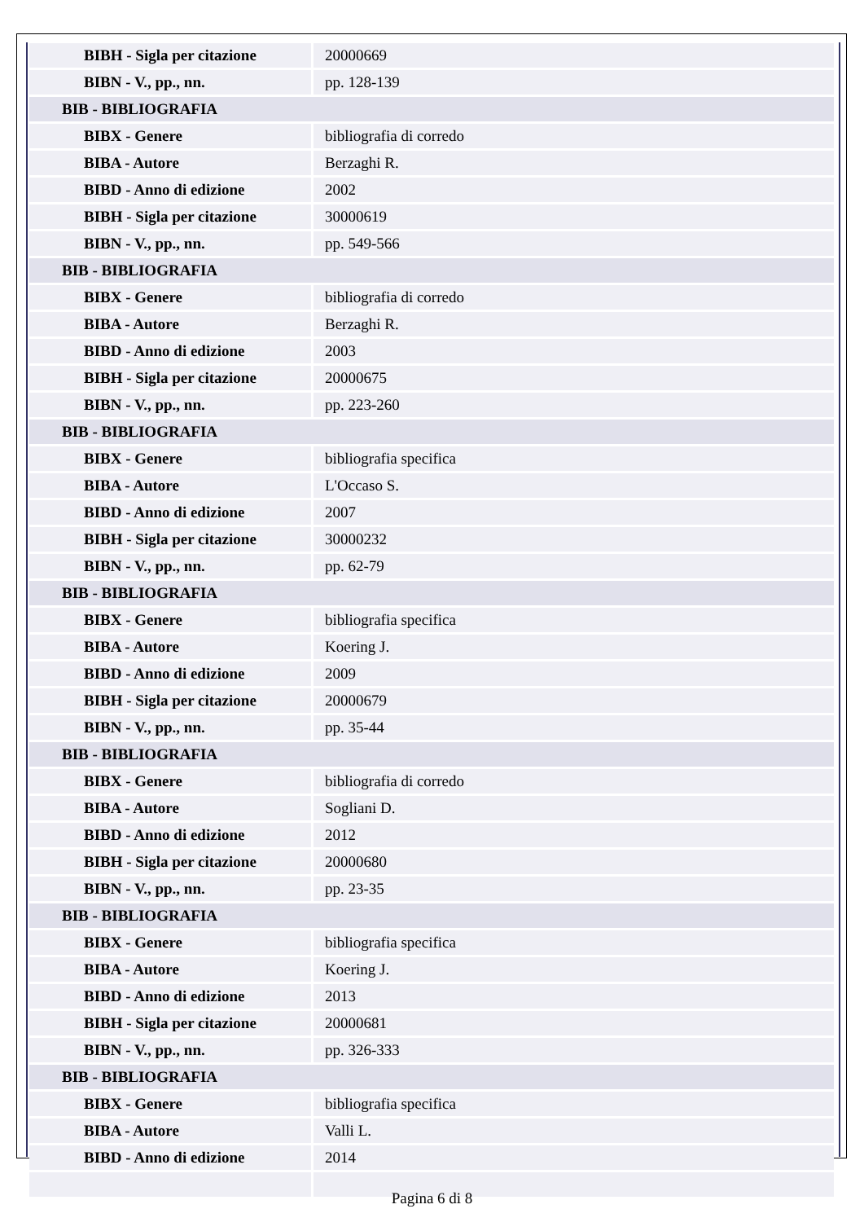| BIBH - Sigla per citazione | 20000669 |
| BIBN - V., pp., nn. | pp. 128-139 |
| BIB - BIBLIOGRAFIA | |
| BIBX - Genere | bibliografia di corredo |
| BIBA - Autore | Berzaghi R. |
| BIBD - Anno di edizione | 2002 |
| BIBH - Sigla per citazione | 30000619 |
| BIBN - V., pp., nn. | pp. 549-566 |
| BIB - BIBLIOGRAFIA | |
| BIBX - Genere | bibliografia di corredo |
| BIBA - Autore | Berzaghi R. |
| BIBD - Anno di edizione | 2003 |
| BIBH - Sigla per citazione | 20000675 |
| BIBN - V., pp., nn. | pp. 223-260 |
| BIB - BIBLIOGRAFIA | |
| BIBX - Genere | bibliografia specifica |
| BIBA - Autore | L'Occaso S. |
| BIBD - Anno di edizione | 2007 |
| BIBH - Sigla per citazione | 30000232 |
| BIBN - V., pp., nn. | pp. 62-79 |
| BIB - BIBLIOGRAFIA | |
| BIBX - Genere | bibliografia specifica |
| BIBA - Autore | Koering J. |
| BIBD - Anno di edizione | 2009 |
| BIBH - Sigla per citazione | 20000679 |
| BIBN - V., pp., nn. | pp. 35-44 |
| BIB - BIBLIOGRAFIA | |
| BIBX - Genere | bibliografia di corredo |
| BIBA - Autore | Sogliani D. |
| BIBD - Anno di edizione | 2012 |
| BIBH - Sigla per citazione | 20000680 |
| BIBN - V., pp., nn. | pp. 23-35 |
| BIB - BIBLIOGRAFIA | |
| BIBX - Genere | bibliografia specifica |
| BIBA - Autore | Koering J. |
| BIBD - Anno di edizione | 2013 |
| BIBH - Sigla per citazione | 20000681 |
| BIBN - V., pp., nn. | pp. 326-333 |
| BIB - BIBLIOGRAFIA | |
| BIBX - Genere | bibliografia specifica |
| BIBA - Autore | Valli L. |
| BIBD - Anno di edizione | 2014 |
Pagina 6 di 8